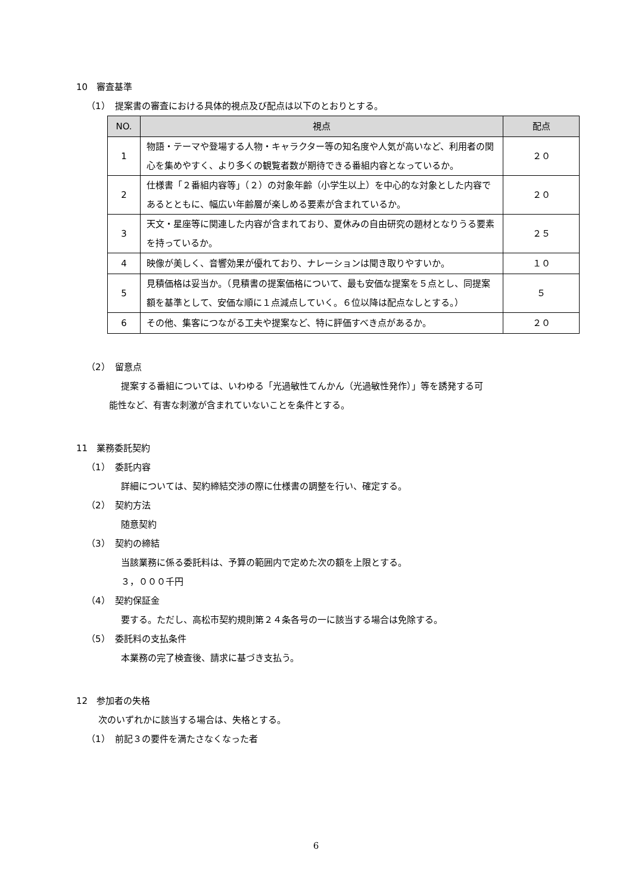10　審査基準
（1）　提案書の審査における具体的視点及び配点は以下のとおりとする。
| NO. | 視点 | 配点 |
| --- | --- | --- |
| 1 | 物語・テーマや登場する人物・キャラクター等の知名度や人気が高いなど、利用者の関心を集めやすく、より多くの観覧者数が期待できる番組内容となっているか。 | ２０ |
| 2 | 仕様書「２番組内容等」（２）の対象年齢（小学生以上）を中心的な対象とした内容であるとともに、幅広い年齢層が楽しめる要素が含まれているか。 | ２０ |
| 3 | 天文・星座等に関連した内容が含まれており、夏休みの自由研究の題材となりうる要素を持っているか。 | ２５ |
| 4 | 映像が美しく、音響効果が優れており、ナレーションは聞き取りやすいか。 | １０ |
| 5 | 見積価格は妥当か。（見積書の提案価格について、最も安価な提案を５点とし、同提案額を基準として、安価な順に１点減点していく。６位以降は配点なしとする。） | ５ |
| 6 | その他、集客につながる工夫や提案など、特に評価すべき点があるか。 | ２０ |
（2）　留意点
提案する番組については、いわゆる「光過敏性てんかん（光過敏性発作）」等を誘発する可
能性など、有害な刺激が含まれていないことを条件とする。
11　業務委託契約
（1）　委託内容
詳細については、契約締結交渉の際に仕様書の調整を行い、確定する。
（2）　契約方法
随意契約
（3）　契約の締結
当該業務に係る委託料は、予算の範囲内で定めた次の額を上限とする。
３，０００千円
（4）　契約保証金
要する。ただし、高松市契約規則第２４条各号の一に該当する場合は免除する。
（5）　委託料の支払条件
本業務の完了検査後、請求に基づき支払う。
12　参加者の失格
次のいずれかに該当する場合は、失格とする。
（1）　前記３の要件を満たさなくなった者
6